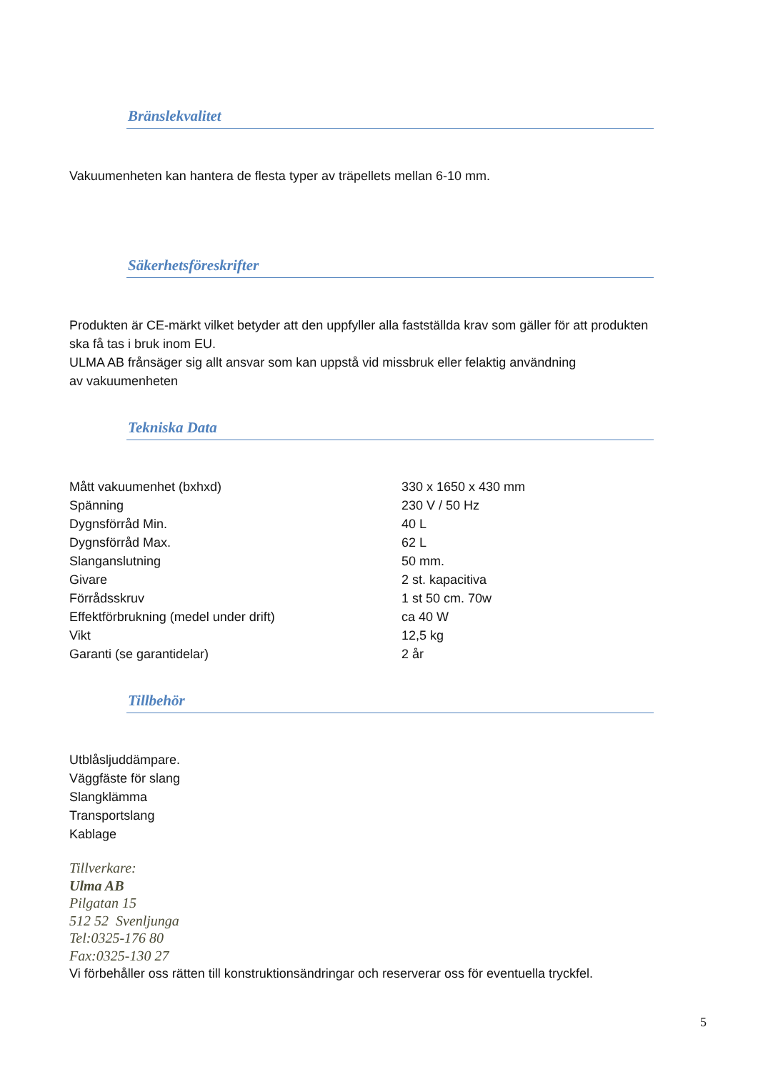Bränslekvalitet
Vakuumenheten kan hantera de flesta typer av träpellets mellan 6-10 mm.
Säkerhetsföreskrifter
Produkten är CE-märkt vilket betyder att den uppfyller alla fastställda krav som gäller för att produkten ska få tas i bruk inom EU.
ULMA AB frånsäger sig allt ansvar som kan uppstå vid missbruk eller felaktig användning
av vakuumenheten
Tekniska Data
| Mått vakuumenhet (bxhxd) | 330 x 1650 x 430 mm |
| Spänning | 230 V / 50 Hz |
| Dygnsförråd Min. | 40 L |
| Dygnsförråd Max. | 62 L |
| Slanganslutning | 50 mm. |
| Givare | 2 st. kapacitiva |
| Förrådsskruv | 1 st 50 cm. 70w |
| Effektförbrukning (medel under drift) | ca 40 W |
| Vikt | 12,5 kg |
| Garanti (se garantidelar) | 2 år |
Tillbehör
Utblåsljuddämpare.
Väggfäste för slang
Slangklämma
Transportslang
Kablage
Tillverkare:
Ulma AB
Pilgatan 15
512 52 Svenljunga
Tel:0325-176 80
Fax:0325-130 27
Vi förbehåller oss rätten till konstruktionsändringar och reserverar oss för eventuella tryckfel.
5